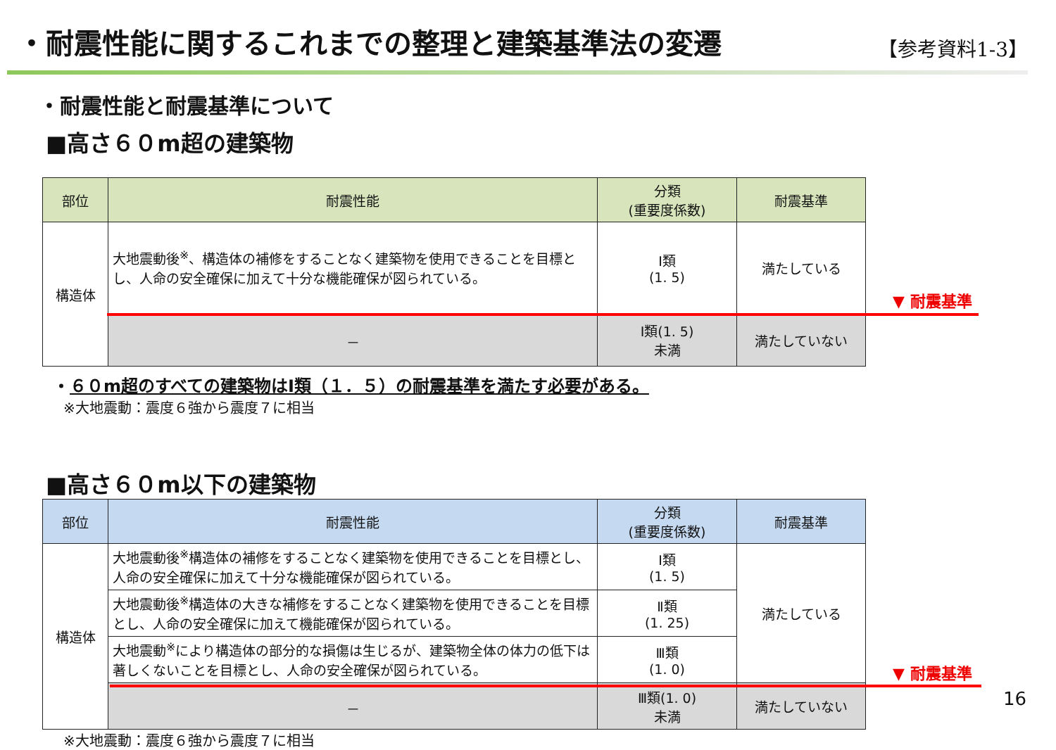・耐震性能に関するこれまでの整理と建築基準法の変遷
【参考資料1-3】
・耐震性能と耐震基準について
■高さ６０m超の建築物
| 部位 | 耐震性能 | 分類 (重要度係数) | 耐震基準 |
| --- | --- | --- | --- |
| 構造体 | 大地震動後<sup>※</sup>、構造体の補修をすることなく建築物を使用できることを目標とし、人命の安全確保に加えて十分な機能確保が図られている。 | Ⅰ類 (1. 5) | 満たしている |
| | － | Ⅰ類(1. 5) 未満 | 満たしていない |
▼ 耐震基準
・６０m超のすべての建築物はⅠ類（１．５）の耐震基準を満たす必要がある。
※大地震動：震度６強から震度７に相当
■高さ６０m以下の建築物
| 部位 | 耐震性能 | 分類 (重要度係数) | 耐震基準 |
| --- | --- | --- | --- |
| 構造体 | 大地震動後<sup>※</sup>構造体の補修をすることなく建築物を使用できることを目標とし、人命の安全確保に加えて十分な機能確保が図られている。 | Ⅰ類 (1. 5) | 満たしている |
| | 大地震動後<sup>※</sup>構造体の大きな補修をすることなく建築物を使用できることを目標とし、人命の安全確保に加えて機能確保が図られている。 | Ⅱ類 (1. 25) | |
| | 大地震動<sup>※</sup>により構造体の部分的な損傷は生じるが、建築物全体の体力の低下は著しくないことを目標とし、人命の安全確保が図られている。 | Ⅲ類 (1. 0) | |
| | － | Ⅲ類(1. 0) 未満 | 満たしていない |
▼ 耐震基準
※大地震動：震度６強から震度７に相当
16